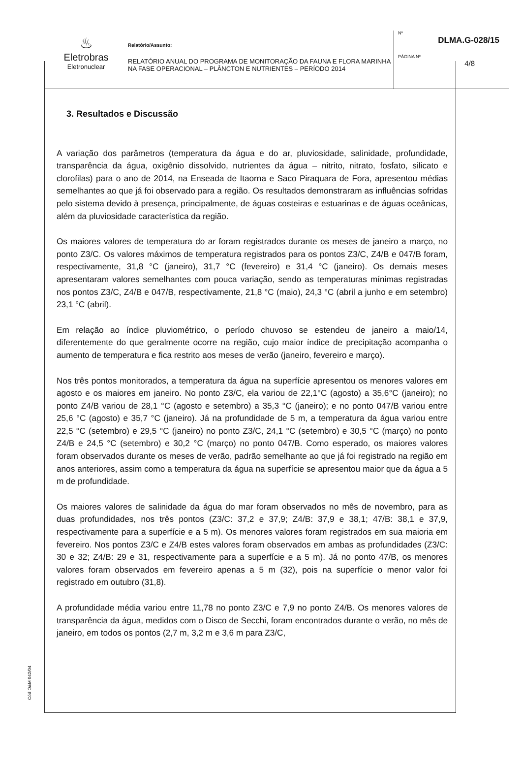♨
Eletrobras
Eletronuclear
Relatório/Assunto:
RELATÓRIO ANUAL DO PROGRAMA DE MONITORAÇÃO DA FAUNA E FLORA MARINHA NA FASE OPERACIONAL – PLÂNCTON E NUTRIENTES – PERÍODO 2014
Nº
DLMA.G-028/15
PÁGINA Nº
4/8
3. Resultados e Discussão
A variação dos parâmetros (temperatura da água e do ar, pluviosidade, salinidade, profundidade, transparência da água, oxigênio dissolvido, nutrientes da água – nitrito, nitrato, fosfato, silicato e clorofilas) para o ano de 2014, na Enseada de Itaorna e Saco Piraquara de Fora, apresentou médias semelhantes ao que já foi observado para a região. Os resultados demonstraram as influências sofridas pelo sistema devido à presença, principalmente, de águas costeiras e estuarinas e de águas oceânicas, além da pluviosidade característica da região.
Os maiores valores de temperatura do ar foram registrados durante os meses de janeiro a março, no ponto Z3/C. Os valores máximos de temperatura registrados para os pontos Z3/C, Z4/B e 047/B foram, respectivamente, 31,8 °C (janeiro), 31,7 °C (fevereiro) e 31,4 °C (janeiro). Os demais meses apresentaram valores semelhantes com pouca variação, sendo as temperaturas mínimas registradas nos pontos Z3/C, Z4/B e 047/B, respectivamente, 21,8 °C (maio), 24,3 °C (abril a junho e em setembro) 23,1 °C (abril).
Em relação ao índice pluviométrico, o período chuvoso se estendeu de janeiro a maio/14, diferentemente do que geralmente ocorre na região, cujo maior índice de precipitação acompanha o aumento de temperatura e fica restrito aos meses de verão (janeiro, fevereiro e março).
Nos três pontos monitorados, a temperatura da água na superfície apresentou os menores valores em agosto e os maiores em janeiro. No ponto Z3/C, ela variou de 22,1°C (agosto) a 35,6°C (janeiro); no ponto Z4/B variou de 28,1 °C (agosto e setembro) a 35,3 °C (janeiro); e no ponto 047/B variou entre 25,6 °C (agosto) e 35,7 °C (janeiro). Já na profundidade de 5 m, a temperatura da água variou entre 22,5 °C (setembro) e 29,5 °C (janeiro) no ponto Z3/C, 24,1 °C (setembro) e 30,5 °C (março) no ponto Z4/B e 24,5 °C (setembro) e 30,2 °C (março) no ponto 047/B. Como esperado, os maiores valores foram observados durante os meses de verão, padrão semelhante ao que já foi registrado na região em anos anteriores, assim como a temperatura da água na superfície se apresentou maior que da água a 5 m de profundidade.
Os maiores valores de salinidade da água do mar foram observados no mês de novembro, para as duas profundidades, nos três pontos (Z3/C: 37,2 e 37,9; Z4/B: 37,9 e 38,1; 47/B: 38,1 e 37,9, respectivamente para a superfície e a 5 m). Os menores valores foram registrados em sua maioria em fevereiro. Nos pontos Z3/C e Z4/B estes valores foram observados em ambas as profundidades (Z3/C: 30 e 32; Z4/B: 29 e 31, respectivamente para a superfície e a 5 m). Já no ponto 47/B, os menores valores foram observados em fevereiro apenas a 5 m (32), pois na superfície o menor valor foi registrado em outubro (31,8).
A profundidade média variou entre 11,78 no ponto Z3/C e 7,9 no ponto Z4/B. Os menores valores de transparência da água, medidos com o Disco de Secchi, foram encontrados durante o verão, no mês de janeiro, em todos os pontos (2,7 m, 3,2 m e 3,6 m para Z3/C,
Cód O&M 042/04